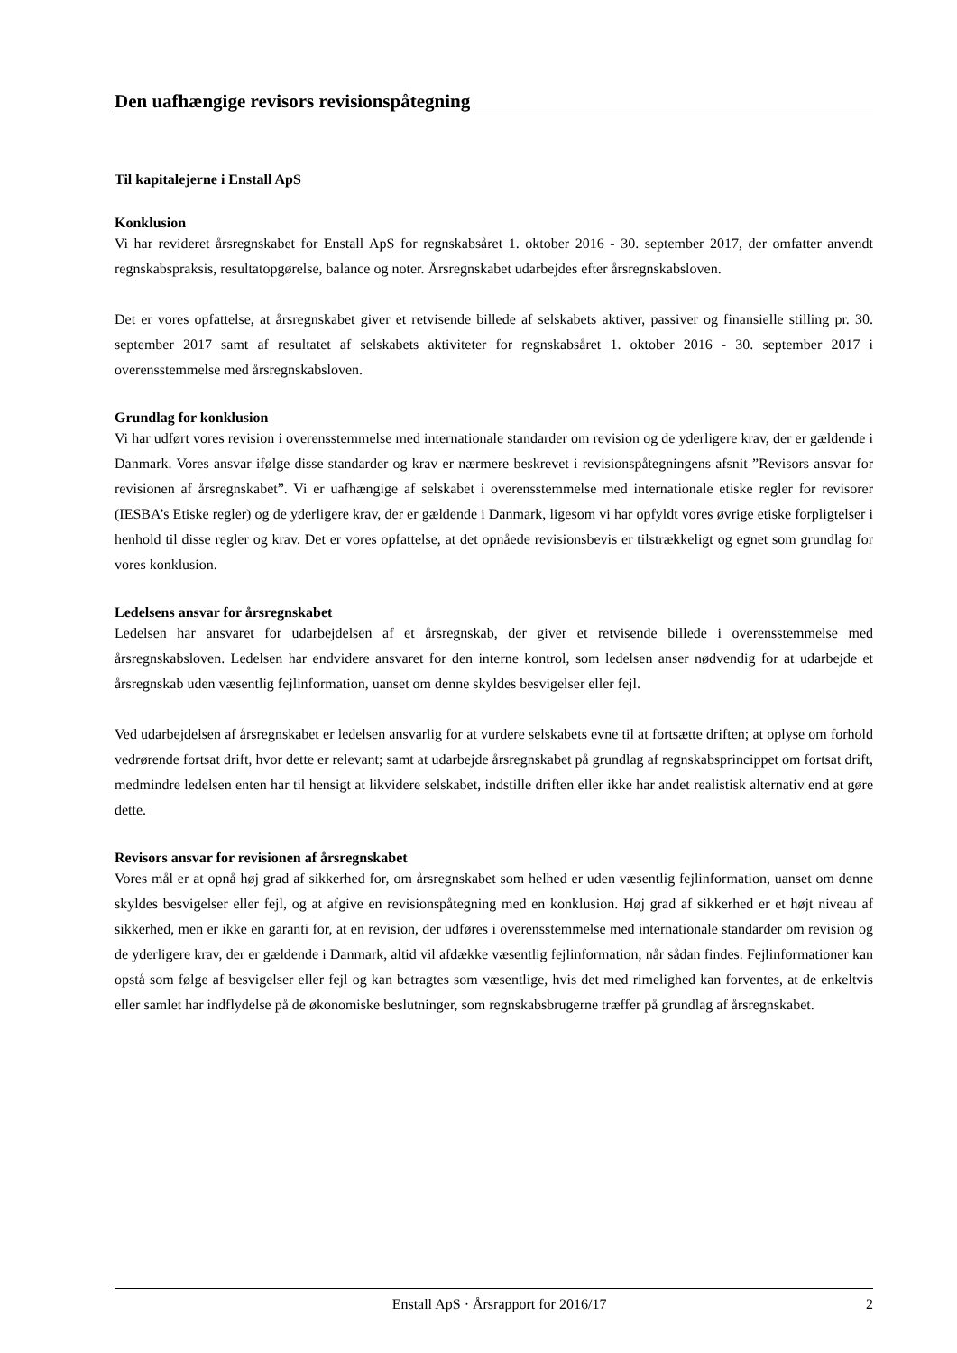Den uafhængige revisors revisionspåtegning
Til kapitalejerne i Enstall ApS
Konklusion
Vi har revideret årsregnskabet for Enstall ApS for regnskabsåret 1. oktober 2016 - 30. september 2017, der omfatter anvendt regnskabspraksis, resultatopgørelse, balance og noter. Årsregnskabet udarbejdes efter årsregnskabsloven.
Det er vores opfattelse, at årsregnskabet giver et retvisende billede af selskabets aktiver, passiver og finansielle stilling pr. 30. september 2017 samt af resultatet af selskabets aktiviteter for regnskabsåret 1. oktober 2016 - 30. september 2017 i overensstemmelse med årsregnskabsloven.
Grundlag for konklusion
Vi har udført vores revision i overensstemmelse med internationale standarder om revision og de yderligere krav, der er gældende i Danmark. Vores ansvar ifølge disse standarder og krav er nærmere beskrevet i revisionspåtegningens afsnit ”Revisors ansvar for revisionen af årsregnskabet”. Vi er uafhængige af selskabet i overensstemmelse med internationale etiske regler for revisorer (IESBA’s Etiske regler) og de yderligere krav, der er gældende i Danmark, ligesom vi har opfyldt vores øvrige etiske forpligtelser i henhold til disse regler og krav. Det er vores opfattelse, at det opnåede revisionsbevis er tilstrækkeligt og egnet som grundlag for vores konklusion.
Ledelsens ansvar for årsregnskabet
Ledelsen har ansvaret for udarbejdelsen af et årsregnskab, der giver et retvisende billede i overensstemmelse med årsregnskabsloven. Ledelsen har endvidere ansvaret for den interne kontrol, som ledelsen anser nødvendig for at udarbejde et årsregnskab uden væsentlig fejlinformation, uanset om denne skyldes besvigelser eller fejl.
Ved udarbejdelsen af årsregnskabet er ledelsen ansvarlig for at vurdere selskabets evne til at fortsætte driften; at oplyse om forhold vedrørende fortsat drift, hvor dette er relevant; samt at udarbejde årsregnskabet på grundlag af regnskabsprincippet om fortsat drift, medmindre ledelsen enten har til hensigt at likvidere selskabet, indstille driften eller ikke har andet realistisk alternativ end at gøre dette.
Revisors ansvar for revisionen af årsregnskabet
Vores mål er at opnå høj grad af sikkerhed for, om årsregnskabet som helhed er uden væsentlig fejlinformation, uanset om denne skyldes besvigelser eller fejl, og at afgive en revisionspåtegning med en konklusion. Høj grad af sikkerhed er et højt niveau af sikkerhed, men er ikke en garanti for, at en revision, der udføres i overensstemmelse med internationale standarder om revision og de yderligere krav, der er gældende i Danmark, altid vil afdække væsentlig fejlinformation, når sådan findes. Fejlinformationer kan opstå som følge af besvigelser eller fejl og kan betragtes som væsentlige, hvis det med rimelighed kan forventes, at de enkeltvis eller samlet har indflydelse på de økonomiske beslutninger, som regnskabsbrugerne træffer på grundlag af årsregnskabet.
Enstall ApS · Årsrapport for 2016/17 2